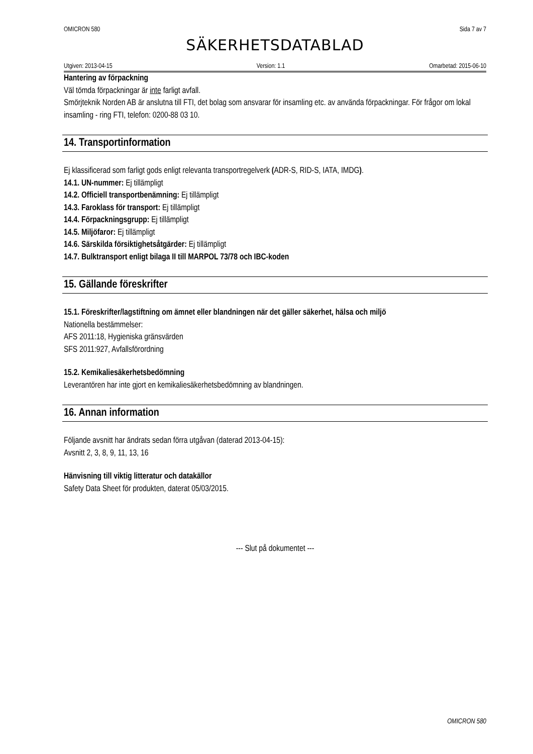OMICRON 580 Sida 7 av 7
SÄKERHETSDATABLAD
Utgiven: 2013-04-15 Version: 1.1 Omarbetad: 2015-06-10
Hantering av förpackning
Väl tömda förpackningar är inte farligt avfall.
Smörjteknik Norden AB är anslutna till FTI, det bolag som ansvarar för insamling etc. av använda förpackningar. För frågor om lokal insamling - ring FTI, telefon: 0200-88 03 10.
14. Transportinformation
Ej klassificerad som farligt gods enligt relevanta transportregelverk (ADR-S, RID-S, IATA, IMDG).
14.1. UN-nummer: Ej tillämpligt
14.2. Officiell transportbenämning: Ej tillämpligt
14.3. Faroklass för transport: Ej tillämpligt
14.4. Förpackningsgrupp: Ej tillämpligt
14.5. Miljöfaror: Ej tillämpligt
14.6. Särskilda försiktighetsåtgärder: Ej tillämpligt
14.7. Bulktransport enligt bilaga II till MARPOL 73/78 och IBC-koden
15. Gällande föreskrifter
15.1. Föreskrifter/lagstiftning om ämnet eller blandningen när det gäller säkerhet, hälsa och miljö
Nationella bestämmelser:
AFS 2011:18, Hygieniska gränsvärden
SFS 2011:927, Avfallsförordning
15.2. Kemikaliesäkerhetsbedömning
Leverantören har inte gjort en kemikaliesäkerhetsbedömning av blandningen.
16. Annan information
Följande avsnitt har ändrats sedan förra utgåvan (daterad 2013-04-15):
Avsnitt 2, 3, 8, 9, 11, 13, 16
Hänvisning till viktig litteratur och datakällor
Safety Data Sheet för produkten, daterat 05/03/2015.
--- Slut på dokumentet ---
OMICRON 580